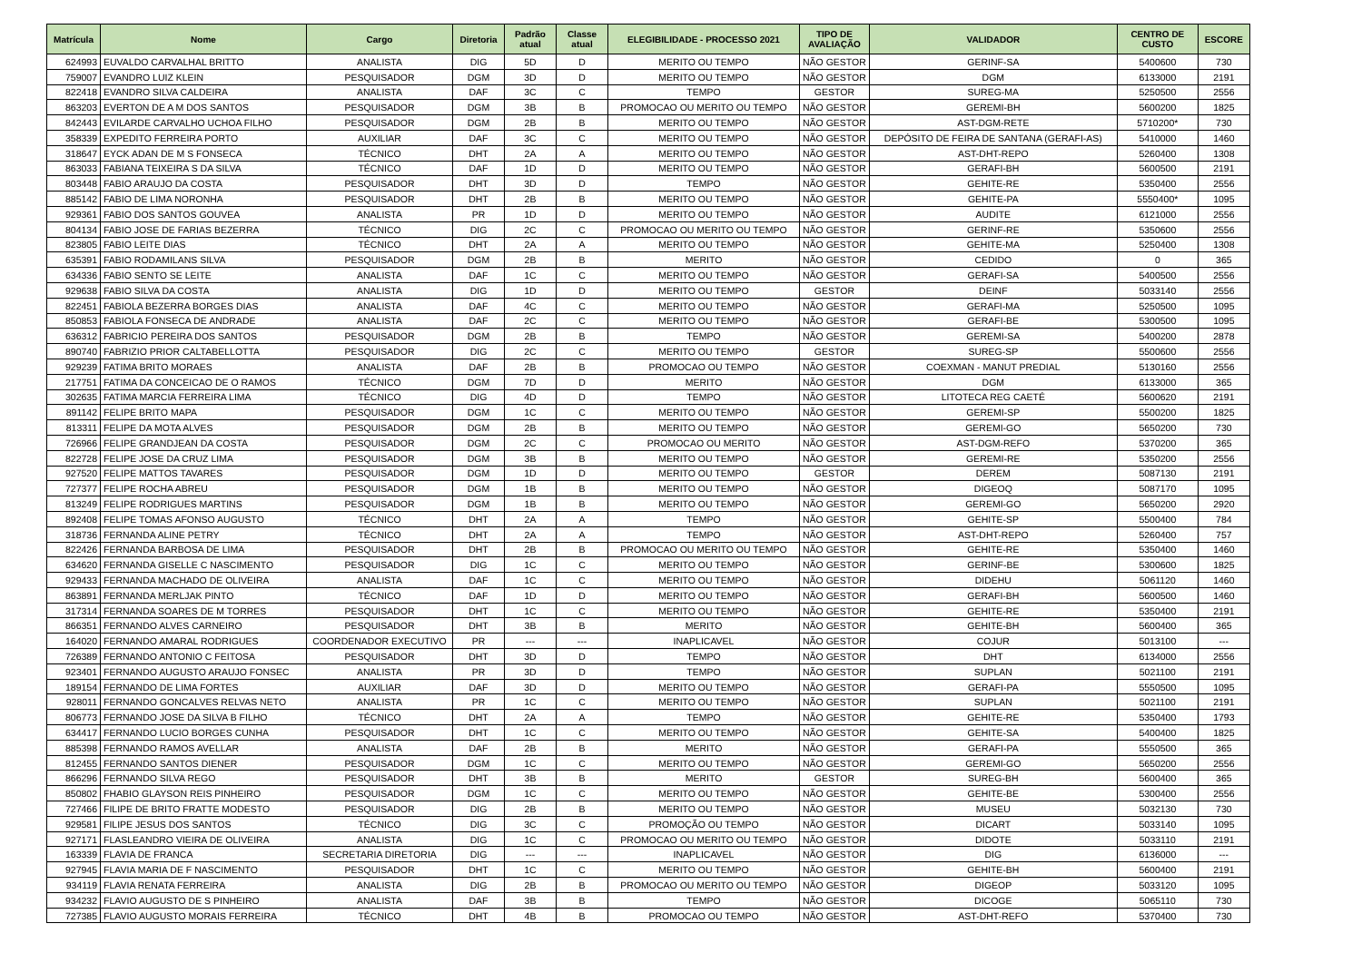| Matrícula | Nome | Cargo | Diretoria | Padrão atual | Classe atual | ELEGIBILIDADE - PROCESSO 2021 | TIPO DE AVALIAÇÃO | VALIDADOR | CENTRO DE CUSTO | ESCORE |
| --- | --- | --- | --- | --- | --- | --- | --- | --- | --- | --- |
| 624993 | EUVALDO CARVALHAL BRITTO | ANALISTA | DIG | 5D | D | MERITO OU TEMPO | NÃO GESTOR | GERINF-SA | 5400600 | 730 |
| 759007 | EVANDRO LUIZ KLEIN | PESQUISADOR | DGM | 3D | D | MERITO OU TEMPO | NÃO GESTOR | DGM | 6133000 | 2191 |
| 822418 | EVANDRO SILVA CALDEIRA | ANALISTA | DAF | 3C | C | TEMPO | GESTOR | SUREG-MA | 5250500 | 2556 |
| 863203 | EVERTON DE A M DOS SANTOS | PESQUISADOR | DGM | 3B | B | PROMOCAO OU MERITO OU TEMPO | NÃO GESTOR | GEREMI-BH | 5600200 | 1825 |
| 842443 | EVILARDE CARVALHO UCHOA FILHO | PESQUISADOR | DGM | 2B | B | MERITO OU TEMPO | NÃO GESTOR | AST-DGM-RETE | 5710200* | 730 |
| 358339 | EXPEDITO FERREIRA PORTO | AUXILIAR | DAF | 3C | C | MERITO OU TEMPO | NÃO GESTOR | DEPÓSITO DE FEIRA DE SANTANA (GERAFI-AS) | 5410000 | 1460 |
| 318647 | EYCK ADAN DE M S FONSECA | TÉCNICO | DHT | 2A | A | MERITO OU TEMPO | NÃO GESTOR | AST-DHT-REPO | 5260400 | 1308 |
| 863033 | FABIANA TEIXEIRA S DA SILVA | TÉCNICO | DAF | 1D | D | MERITO OU TEMPO | NÃO GESTOR | GERAFI-BH | 5600500 | 2191 |
| 803448 | FABIO ARAUJO DA COSTA | PESQUISADOR | DHT | 3D | D | TEMPO | NÃO GESTOR | GEHITE-RE | 5350400 | 2556 |
| 885142 | FABIO DE LIMA NORONHA | PESQUISADOR | DHT | 2B | B | MERITO OU TEMPO | NÃO GESTOR | GEHITE-PA | 5550400* | 1095 |
| 929361 | FABIO DOS SANTOS GOUVEA | ANALISTA | PR | 1D | D | MERITO OU TEMPO | NÃO GESTOR | AUDITE | 6121000 | 2556 |
| 804134 | FABIO JOSE DE FARIAS BEZERRA | TÉCNICO | DIG | 2C | C | PROMOCAO OU MERITO OU TEMPO | NÃO GESTOR | GERINF-RE | 5350600 | 2556 |
| 823805 | FABIO LEITE DIAS | TÉCNICO | DHT | 2A | A | MERITO OU TEMPO | NÃO GESTOR | GEHITE-MA | 5250400 | 1308 |
| 635391 | FABIO RODAMILANS SILVA | PESQUISADOR | DGM | 2B | B | MERITO | NÃO GESTOR | CEDIDO | 0 | 365 |
| 634336 | FABIO SENTO SE LEITE | ANALISTA | DAF | 1C | C | MERITO OU TEMPO | NÃO GESTOR | GERAFI-SA | 5400500 | 2556 |
| 929638 | FABIO SILVA DA COSTA | ANALISTA | DIG | 1D | D | MERITO OU TEMPO | GESTOR | DEINF | 5033140 | 2556 |
| 822451 | FABIOLA BEZERRA BORGES DIAS | ANALISTA | DAF | 4C | C | MERITO OU TEMPO | NÃO GESTOR | GERAFI-MA | 5250500 | 1095 |
| 850853 | FABIOLA FONSECA DE ANDRADE | ANALISTA | DAF | 2C | C | MERITO OU TEMPO | NÃO GESTOR | GERAFI-BE | 5300500 | 1095 |
| 636312 | FABRICIO PEREIRA DOS SANTOS | PESQUISADOR | DGM | 2B | B | TEMPO | NÃO GESTOR | GEREMI-SA | 5400200 | 2878 |
| 890740 | FABRIZIO PRIOR CALTABELLOTTA | PESQUISADOR | DIG | 2C | C | MERITO OU TEMPO | GESTOR | SUREG-SP | 5500600 | 2556 |
| 929239 | FATIMA BRITO MORAES | ANALISTA | DAF | 2B | B | PROMOCAO OU TEMPO | NÃO GESTOR | COEXMAN - MANUT PREDIAL | 5130160 | 2556 |
| 217751 | FATIMA DA CONCEICAO DE O RAMOS | TÉCNICO | DGM | 7D | D | MERITO | NÃO GESTOR | DGM | 6133000 | 365 |
| 302635 | FATIMA MARCIA FERREIRA LIMA | TÉCNICO | DIG | 4D | D | TEMPO | NÃO GESTOR | LITOTECA REG CAETÉ | 5600620 | 2191 |
| 891142 | FELIPE BRITO MAPA | PESQUISADOR | DGM | 1C | C | MERITO OU TEMPO | NÃO GESTOR | GEREMI-SP | 5500200 | 1825 |
| 813311 | FELIPE DA MOTA ALVES | PESQUISADOR | DGM | 2B | B | MERITO OU TEMPO | NÃO GESTOR | GEREMI-GO | 5650200 | 730 |
| 726966 | FELIPE GRANDJEAN DA COSTA | PESQUISADOR | DGM | 2C | C | PROMOCAO OU MERITO | NÃO GESTOR | AST-DGM-REFO | 5370200 | 365 |
| 822728 | FELIPE JOSE DA CRUZ LIMA | PESQUISADOR | DGM | 3B | B | MERITO OU TEMPO | NÃO GESTOR | GEREMI-RE | 5350200 | 2556 |
| 927520 | FELIPE MATTOS TAVARES | PESQUISADOR | DGM | 1D | D | MERITO OU TEMPO | GESTOR | DEREM | 5087130 | 2191 |
| 727377 | FELIPE ROCHA ABREU | PESQUISADOR | DGM | 1B | B | MERITO OU TEMPO | NÃO GESTOR | DIGEOQ | 5087170 | 1095 |
| 813249 | FELIPE RODRIGUES MARTINS | PESQUISADOR | DGM | 1B | B | MERITO OU TEMPO | NÃO GESTOR | GEREMI-GO | 5650200 | 2920 |
| 892408 | FELIPE TOMAS AFONSO AUGUSTO | TÉCNICO | DHT | 2A | A | TEMPO | NÃO GESTOR | GEHITE-SP | 5500400 | 784 |
| 318736 | FERNANDA ALINE PETRY | TÉCNICO | DHT | 2A | A | TEMPO | NÃO GESTOR | AST-DHT-REPO | 5260400 | 757 |
| 822426 | FERNANDA BARBOSA DE LIMA | PESQUISADOR | DHT | 2B | B | PROMOCAO OU MERITO OU TEMPO | NÃO GESTOR | GEHITE-RE | 5350400 | 1460 |
| 634620 | FERNANDA GISELLE C NASCIMENTO | PESQUISADOR | DIG | 1C | C | MERITO OU TEMPO | NÃO GESTOR | GERINF-BE | 5300600 | 1825 |
| 929433 | FERNANDA MACHADO DE OLIVEIRA | ANALISTA | DAF | 1C | C | MERITO OU TEMPO | NÃO GESTOR | DIDEHU | 5061120 | 1460 |
| 863891 | FERNANDA MERLJAK PINTO | TÉCNICO | DAF | 1D | D | MERITO OU TEMPO | NÃO GESTOR | GERAFI-BH | 5600500 | 1460 |
| 317314 | FERNANDA SOARES DE M TORRES | PESQUISADOR | DHT | 1C | C | MERITO OU TEMPO | NÃO GESTOR | GEHITE-RE | 5350400 | 2191 |
| 866351 | FERNANDO ALVES CARNEIRO | PESQUISADOR | DHT | 3B | B | MERITO | NÃO GESTOR | GEHITE-BH | 5600400 | 365 |
| 164020 | FERNANDO AMARAL RODRIGUES | COORDENADOR EXECUTIVO | PR | --- | --- | INAPLICAVEL | NÃO GESTOR | COJUR | 5013100 | --- |
| 726389 | FERNANDO ANTONIO C FEITOSA | PESQUISADOR | DHT | 3D | D | TEMPO | NÃO GESTOR | DHT | 6134000 | 2556 |
| 923401 | FERNANDO AUGUSTO ARAUJO FONSEC | ANALISTA | PR | 3D | D | TEMPO | NÃO GESTOR | SUPLAN | 5021100 | 2191 |
| 189154 | FERNANDO DE LIMA FORTES | AUXILIAR | DAF | 3D | D | MERITO OU TEMPO | NÃO GESTOR | GERAFI-PA | 5550500 | 1095 |
| 928011 | FERNANDO GONCALVES RELVAS NETO | ANALISTA | PR | 1C | C | MERITO OU TEMPO | NÃO GESTOR | SUPLAN | 5021100 | 2191 |
| 806773 | FERNANDO JOSE DA SILVA B FILHO | TÉCNICO | DHT | 2A | A | TEMPO | NÃO GESTOR | GEHITE-RE | 5350400 | 1793 |
| 634417 | FERNANDO LUCIO BORGES CUNHA | PESQUISADOR | DHT | 1C | C | MERITO OU TEMPO | NÃO GESTOR | GEHITE-SA | 5400400 | 1825 |
| 885398 | FERNANDO RAMOS AVELLAR | ANALISTA | DAF | 2B | B | MERITO | NÃO GESTOR | GERAFI-PA | 5550500 | 365 |
| 812455 | FERNANDO SANTOS DIENER | PESQUISADOR | DGM | 1C | C | MERITO OU TEMPO | NÃO GESTOR | GEREMI-GO | 5650200 | 2556 |
| 866296 | FERNANDO SILVA REGO | PESQUISADOR | DHT | 3B | B | MERITO | GESTOR | SUREG-BH | 5600400 | 365 |
| 850802 | FHABIO GLAYSON REIS PINHEIRO | PESQUISADOR | DGM | 1C | C | MERITO OU TEMPO | NÃO GESTOR | GEHITE-BE | 5300400 | 2556 |
| 727466 | FILIPE DE BRITO FRATTE MODESTO | PESQUISADOR | DIG | 2B | B | MERITO OU TEMPO | NÃO GESTOR | MUSEU | 5032130 | 730 |
| 929581 | FILIPE JESUS DOS SANTOS | TÉCNICO | DIG | 3C | C | PROMOÇÃO OU TEMPO | NÃO GESTOR | DICART | 5033140 | 1095 |
| 927171 | FLASLEANDRO VIEIRA DE OLIVEIRA | ANALISTA | DIG | 1C | C | PROMOCAO OU MERITO OU TEMPO | NÃO GESTOR | DIDOTE | 5033110 | 2191 |
| 163339 | FLAVIA DE FRANCA | SECRETARIA DIRETORIA | DIG | --- | --- | INAPLICAVEL | NÃO GESTOR | DIG | 6136000 | --- |
| 927945 | FLAVIA MARIA DE F NASCIMENTO | PESQUISADOR | DHT | 1C | C | MERITO OU TEMPO | NÃO GESTOR | GEHITE-BH | 5600400 | 2191 |
| 934119 | FLAVIA RENATA FERREIRA | ANALISTA | DIG | 2B | B | PROMOCAO OU MERITO OU TEMPO | NÃO GESTOR | DIGEOP | 5033120 | 1095 |
| 934232 | FLAVIO AUGUSTO DE S PINHEIRO | ANALISTA | DAF | 3B | B | TEMPO | NÃO GESTOR | DICOGE | 5065110 | 730 |
| 727385 | FLAVIO AUGUSTO MORAIS FERREIRA | TÉCNICO | DHT | 4B | B | PROMOCAO OU TEMPO | NÃO GESTOR | AST-DHT-REFO | 5370400 | 730 |